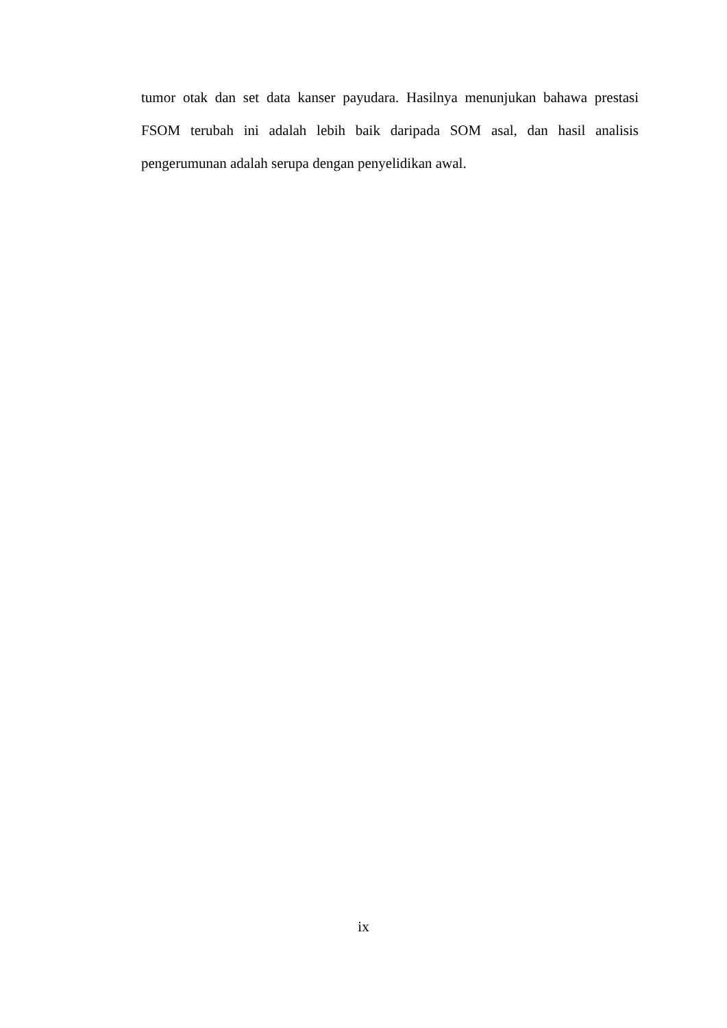tumor otak dan set data kanser payudara. Hasilnya menunjukan bahawa prestasi FSOM terubah ini adalah lebih baik daripada SOM asal, dan hasil analisis pengerumunan adalah serupa dengan penyelidikan awal.
ix